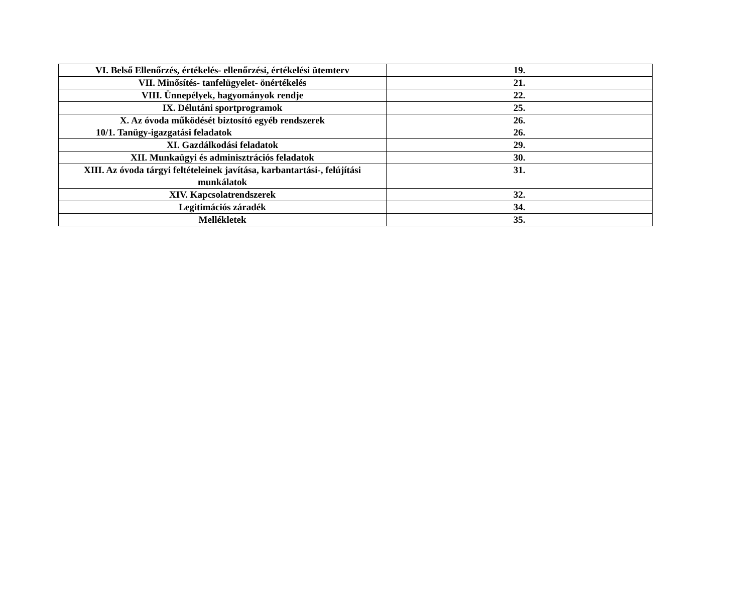| VI. Belső Ellenőrzés, értékelés- ellenőrzési, értékelési ütemterv | 19. |
| VII. Minősítés- tanfelügyelet- önértékelés | 21. |
| VIII. Ünnepélyek, hagyományok rendje | 22. |
| IX. Délutáni sportprogramok | 25. |
| X. Az óvoda működését biztosító egyéb rendszerek 10/1. Tanügy-igazgatási feladatok | 26. 26. |
| XI. Gazdálkodási feladatok | 29. |
| XII. Munkaügyi és adminisztrációs feladatok | 30. |
| XIII. Az óvoda tárgyi feltételeinek javítása, karbantartási-, felújítási munkálatok | 31. |
| XIV. Kapcsolatrendszerek | 32. |
| Legitimációs záradék | 34. |
| Mellékletek | 35. |